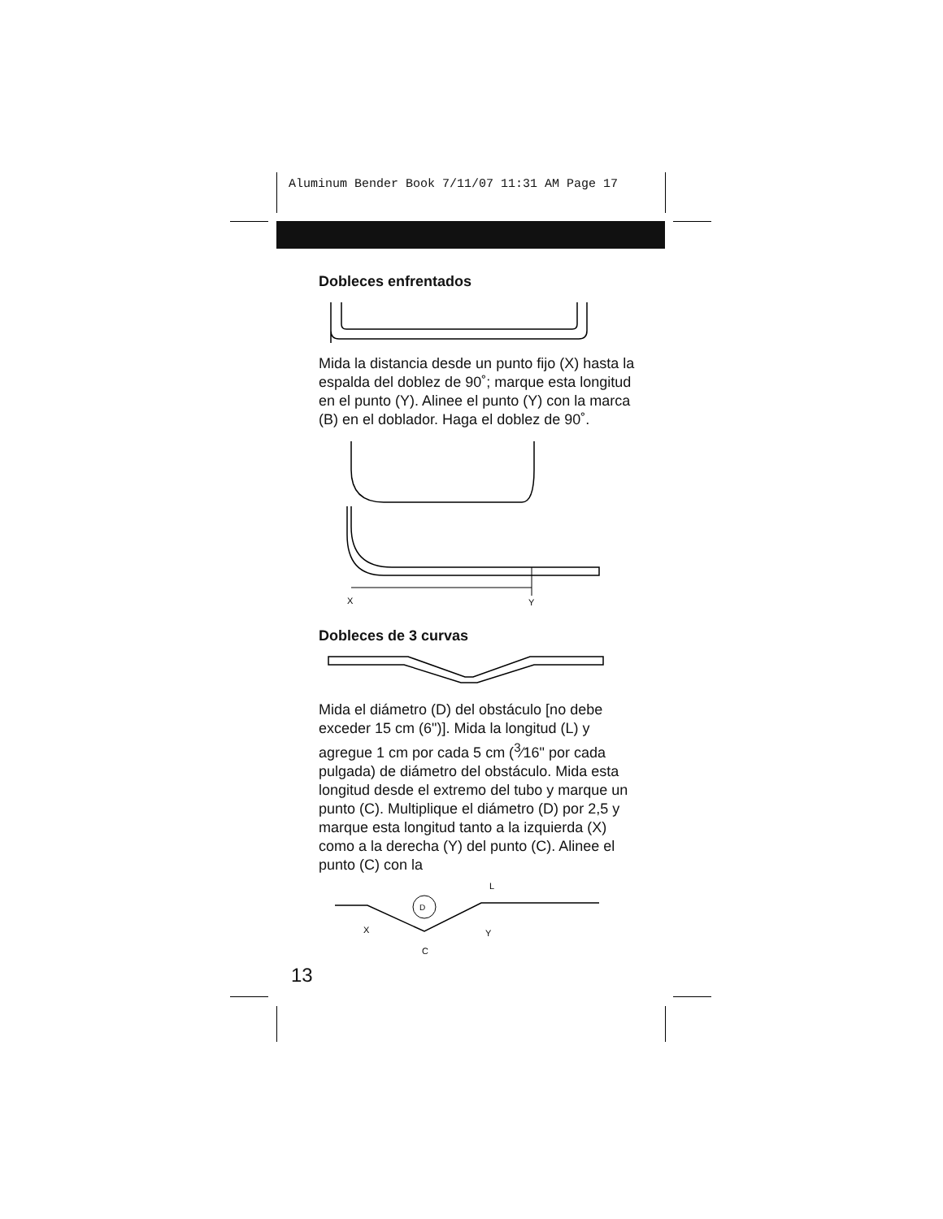Aluminum Bender Book 7/11/07 11:31 AM Page 17
Dobleces enfrentados
Mida la distancia desde un punto fijo (X) hasta la espalda del doblez de 90˚; marque esta longitud en el punto (Y). Alinee el punto (Y) con la marca (B) en el doblador. Haga el doblez de 90˚.
X
Y
Dobleces de 3 curvas
Mida el diámetro (D) del obstáculo [no debe exceder 15 cm (6")]. Mida la longitud (L) y agregue 1 cm por cada 5 cm (<sup>3</sup>⁄16" por cada pulgada) de diámetro del obstáculo. Mida esta longitud desde el extremo del tubo y marque un punto (C). Multiplique el diámetro (D) por 2,5 y marque esta longitud tanto a la izquierda (X) como a la derecha (Y) del punto (C). Alinee el punto (C) con la
D
L
X
C
Y
13